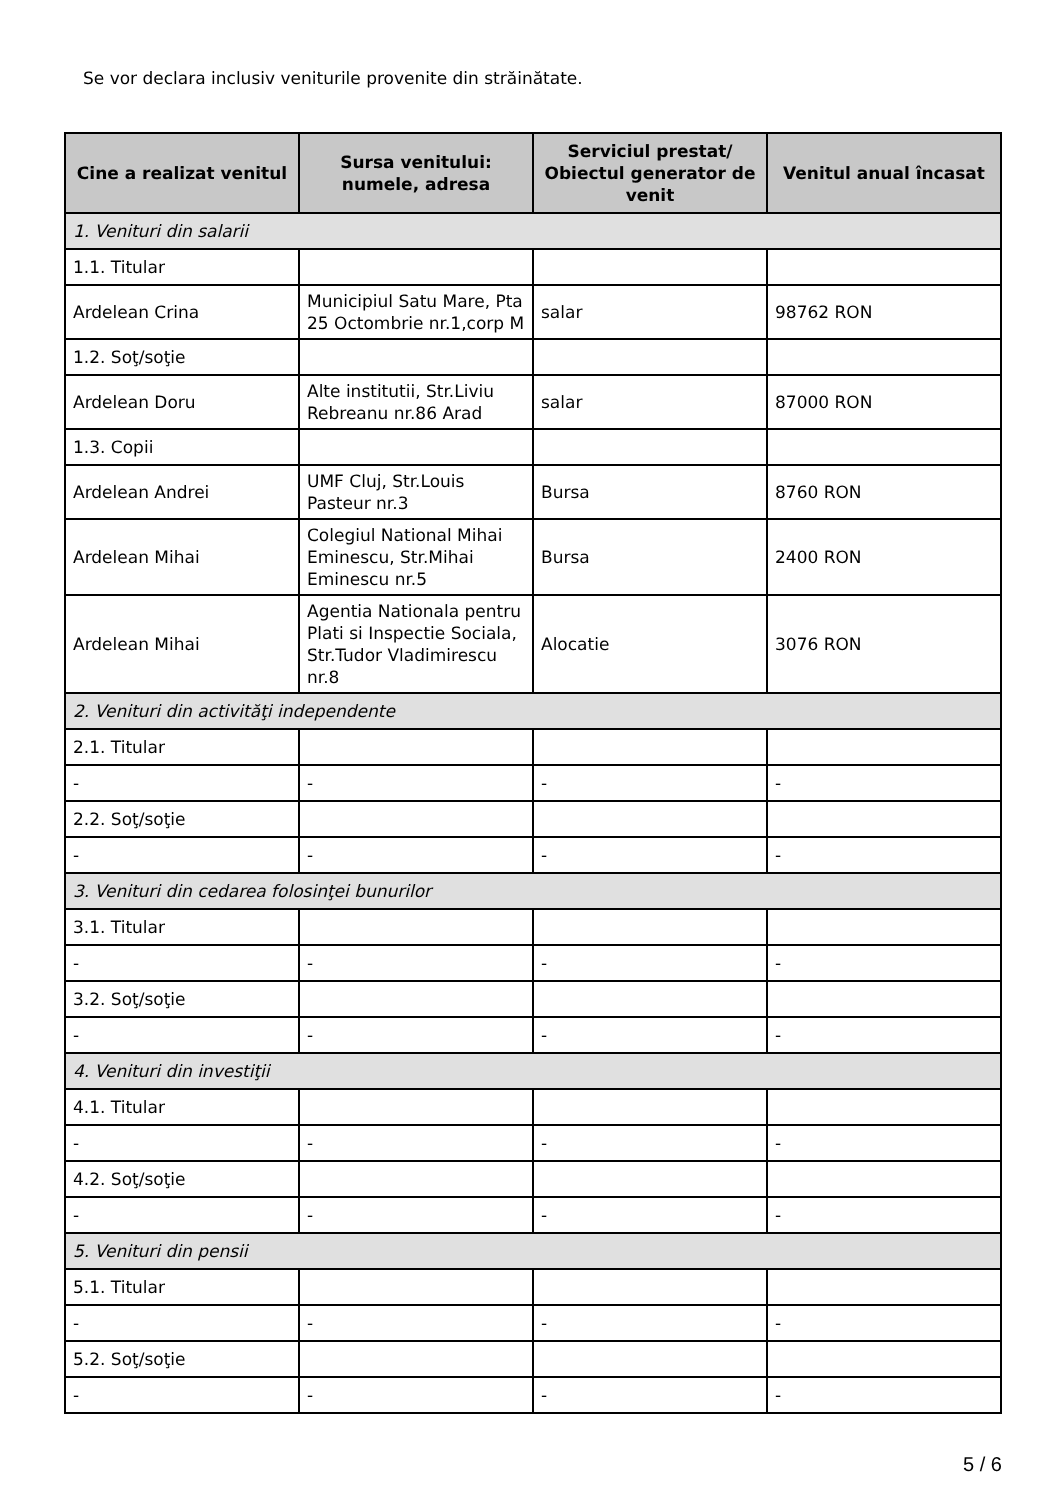Se vor declara inclusiv veniturile provenite din străinătate.
| Cine a realizat venitul | Sursa venitului: numele, adresa | Serviciul prestat/ Obiectul generator de venit | Venitul anual încasat |
| --- | --- | --- | --- |
| 1. Venituri din salarii | | | |
| 1.1. Titular | | | |
| Ardelean Crina | Municipiul Satu Mare, Pta 25 Octombrie nr.1,corp M | salar | 98762 RON |
| 1.2. Soţ/soţie | | | |
| Ardelean Doru | Alte institutii, Str.Liviu Rebreanu nr.86 Arad | salar | 87000 RON |
| 1.3. Copii | | | |
| Ardelean Andrei | UMF Cluj, Str.Louis Pasteur nr.3 | Bursa | 8760 RON |
| Ardelean Mihai | Colegiul National Mihai Eminescu, Str.Mihai Eminescu nr.5 | Bursa | 2400 RON |
| Ardelean Mihai | Agentia Nationala pentru Plati si Inspectie Sociala, Str.Tudor Vladimirescu nr.8 | Alocatie | 3076 RON |
| 2. Venituri din activităţi independente | | | |
| 2.1. Titular | | | |
| - | - | - | - |
| 2.2. Soţ/soţie | | | |
| - | - | - | - |
| 3. Venituri din cedarea folosinţei bunurilor | | | |
| 3.1. Titular | | | |
| - | - | - | - |
| 3.2. Soţ/soţie | | | |
| - | - | - | - |
| 4. Venituri din investiţii | | | |
| 4.1. Titular | | | |
| - | - | - | - |
| 4.2. Soţ/soţie | | | |
| - | - | - | - |
| 5. Venituri din pensii | | | |
| 5.1. Titular | | | |
| - | - | - | - |
| 5.2. Soţ/soţie | | | |
| - | - | - | - |
5 / 6